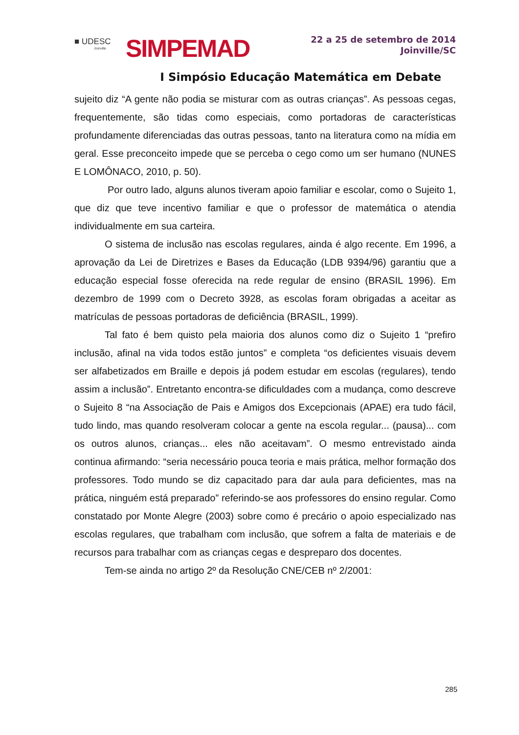■ UDESC
Joinville
SIMPEMAD
22 a 25 de setembro de 2014
Joinville/SC
I Simpósio Educação Matemática em Debate
sujeito diz “A gente não podia se misturar com as outras crianças”. As pessoas cegas, frequentemente, são tidas como especiais, como portadoras de características profundamente diferenciadas das outras pessoas, tanto na literatura como na mídia em geral. Esse preconceito impede que se perceba o cego como um ser humano (NUNES E LOMÔNACO, 2010, p. 50).
Por outro lado, alguns alunos tiveram apoio familiar e escolar, como o Sujeito 1, que diz que teve incentivo familiar e que o professor de matemática o atendia individualmente em sua carteira.
O sistema de inclusão nas escolas regulares, ainda é algo recente. Em 1996, a aprovação da Lei de Diretrizes e Bases da Educação (LDB 9394/96) garantiu que a educação especial fosse oferecida na rede regular de ensino (BRASIL 1996). Em dezembro de 1999 com o Decreto 3928, as escolas foram obrigadas a aceitar as matrículas de pessoas portadoras de deficiência (BRASIL, 1999).
Tal fato é bem quisto pela maioria dos alunos como diz o Sujeito 1 “prefiro inclusão, afinal na vida todos estão juntos” e completa “os deficientes visuais devem ser alfabetizados em Braille e depois já podem estudar em escolas (regulares), tendo assim a inclusão”. Entretanto encontra-se dificuldades com a mudança, como descreve o Sujeito 8 “na Associação de Pais e Amigos dos Excepcionais (APAE) era tudo fácil, tudo lindo, mas quando resolveram colocar a gente na escola regular... (pausa)... com os outros alunos, crianças... eles não aceitavam”. O mesmo entrevistado ainda continua afirmando: “seria necessário pouca teoria e mais prática, melhor formação dos professores. Todo mundo se diz capacitado para dar aula para deficientes, mas na prática, ninguém está preparado” referindo-se aos professores do ensino regular. Como constatado por Monte Alegre (2003) sobre como é precário o apoio especializado nas escolas regulares, que trabalham com inclusão, que sofrem a falta de materiais e de recursos para trabalhar com as crianças cegas e despreparo dos docentes.
Tem-se ainda no artigo 2º da Resolução CNE/CEB nº 2/2001:
285